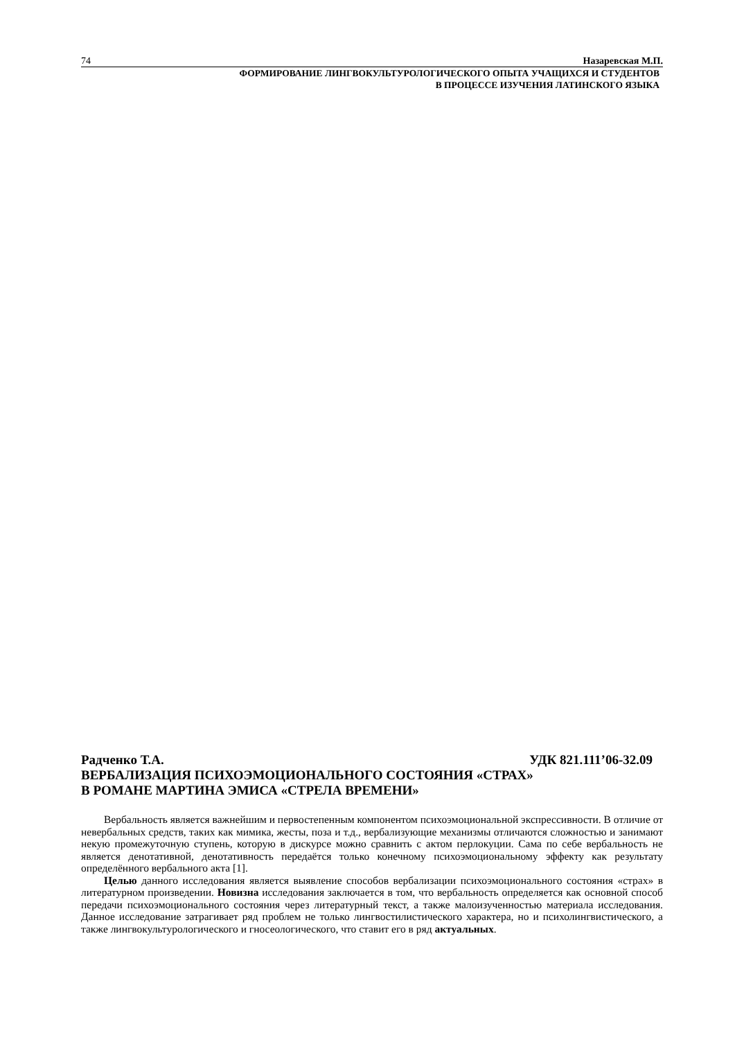74 Назаревская М.П.
ФОРМИРОВАНИЕ ЛИНГВОКУЛЬТУРОЛОГИЧЕСКОГО ОПЫТА УЧАЩИХСЯ И СТУДЕНТОВ
В ПРОЦЕССЕ ИЗУЧЕНИЯ ЛАТИНСКОГО ЯЗЫКА
Радченко Т.А. УДК 821.111’06-32.09
ВЕРБАЛИЗАЦИЯ ПСИХОЭМОЦИОНАЛЬНОГО СОСТОЯНИЯ «СТРАХ»
В РОМАНЕ МАРТИНА ЭМИСА «СТРЕЛА ВРЕМЕНИ»
Вербальность является важнейшим и первостепенным компонентом психоэмоциональной экспрессивности. В отличие от невербальных средств, таких как мимика, жесты, поза и т.д., вербализующие механизмы отличаются сложностью и занимают некую промежуточную ступень, которую в дискурсе можно сравнить с актом перлокуции. Сама по себе вербальность не является денотативной, денотативность передаётся только конечному психоэмоциональному эффекту как результату определённого вербального акта [1].
Целью данного исследования является выявление способов вербализации психоэмоционального состояния «страх» в литературном произведении. Новизна исследования заключается в том, что вербальность определяется как основной способ передачи психоэмоционального состояния через литературный текст, а также малоизученностью материала исследования. Данное исследование затрагивает ряд проблем не только лингвостилистического характера, но и психолингвистического, а также лингвокультурологического и гносеологического, что ставит его в ряд актуальных.